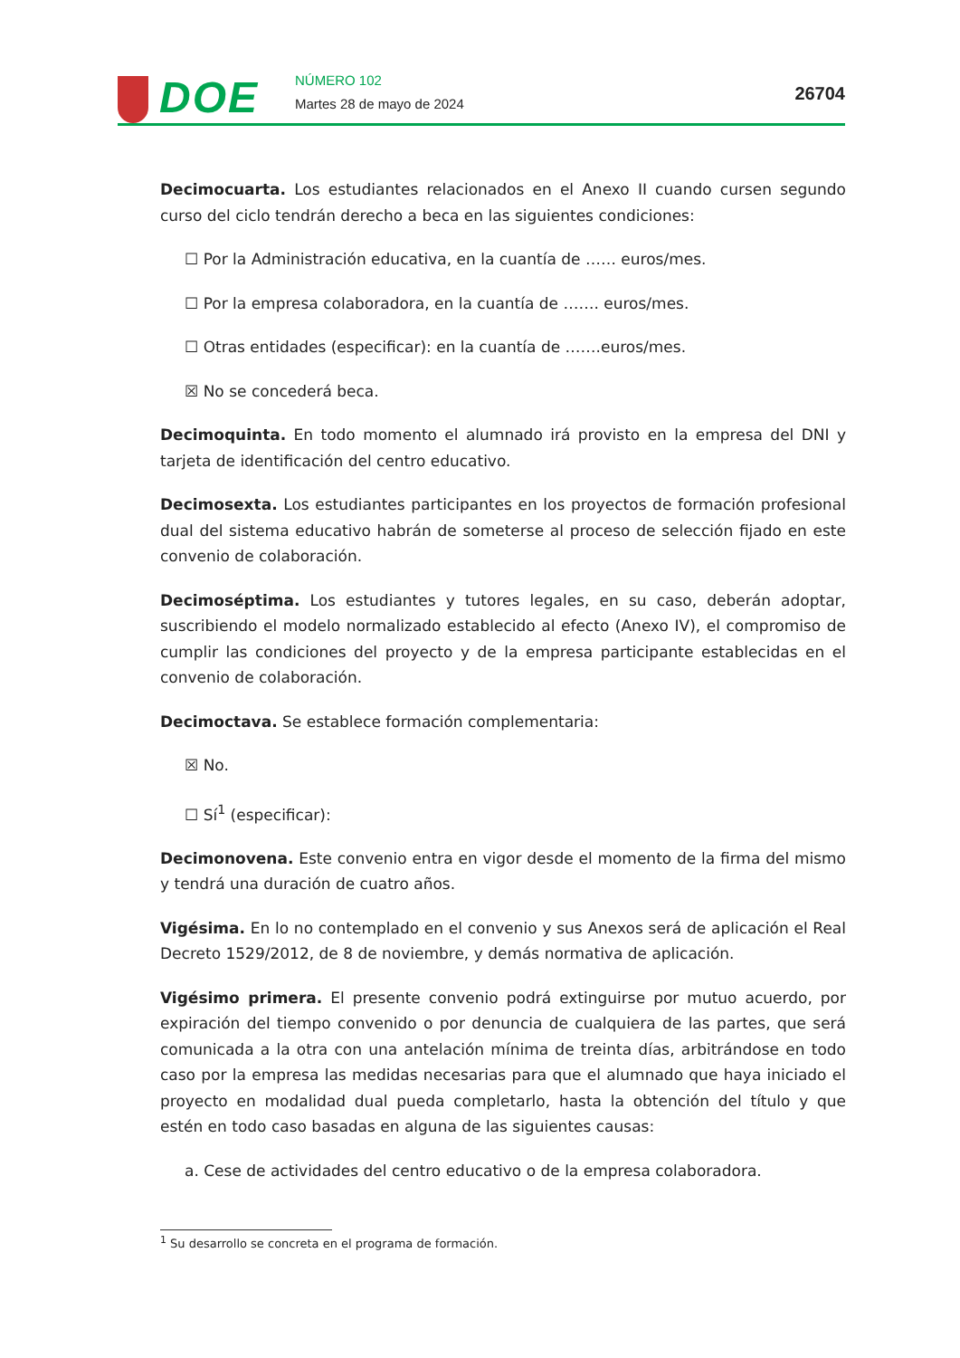DOE NÚMERO 102
Martes 28 de mayo de 2024 26704
Decimocuarta. Los estudiantes relacionados en el Anexo II cuando cursen segundo curso del ciclo tendrán derecho a beca en las siguientes condiciones:
☐ Por la Administración educativa, en la cuantía de …… euros/mes.
☐ Por la empresa colaboradora, en la cuantía de ……. euros/mes.
☐ Otras entidades (especificar): en la cuantía de …….euros/mes.
☒ No se concederá beca.
Decimoquinta. En todo momento el alumnado irá provisto en la empresa del DNI y tarjeta de identificación del centro educativo.
Decimosexta. Los estudiantes participantes en los proyectos de formación profesional dual del sistema educativo habrán de someterse al proceso de selección fijado en este convenio de colaboración.
Decimoséptima. Los estudiantes y tutores legales, en su caso, deberán adoptar, suscribiendo el modelo normalizado establecido al efecto (Anexo IV), el compromiso de cumplir las condiciones del proyecto y de la empresa participante establecidas en el convenio de colaboración.
Decimoctava. Se establece formación complementaria:
☒ No.
☐ Sí<sup>1</sup> (especificar):
Decimonovena. Este convenio entra en vigor desde el momento de la firma del mismo y tendrá una duración de cuatro años.
Vigésima. En lo no contemplado en el convenio y sus Anexos será de aplicación el Real Decreto 1529/2012, de 8 de noviembre, y demás normativa de aplicación.
Vigésimo primera. El presente convenio podrá extinguirse por mutuo acuerdo, por expiración del tiempo convenido o por denuncia de cualquiera de las partes, que será comunicada a la otra con una antelación mínima de treinta días, arbitrándose en todo caso por la empresa las medidas necesarias para que el alumnado que haya iniciado el proyecto en modalidad dual pueda completarlo, hasta la obtención del título y que estén en todo caso basadas en alguna de las siguientes causas:
a. Cese de actividades del centro educativo o de la empresa colaboradora.
<sup>1</sup> Su desarrollo se concreta en el programa de formación.